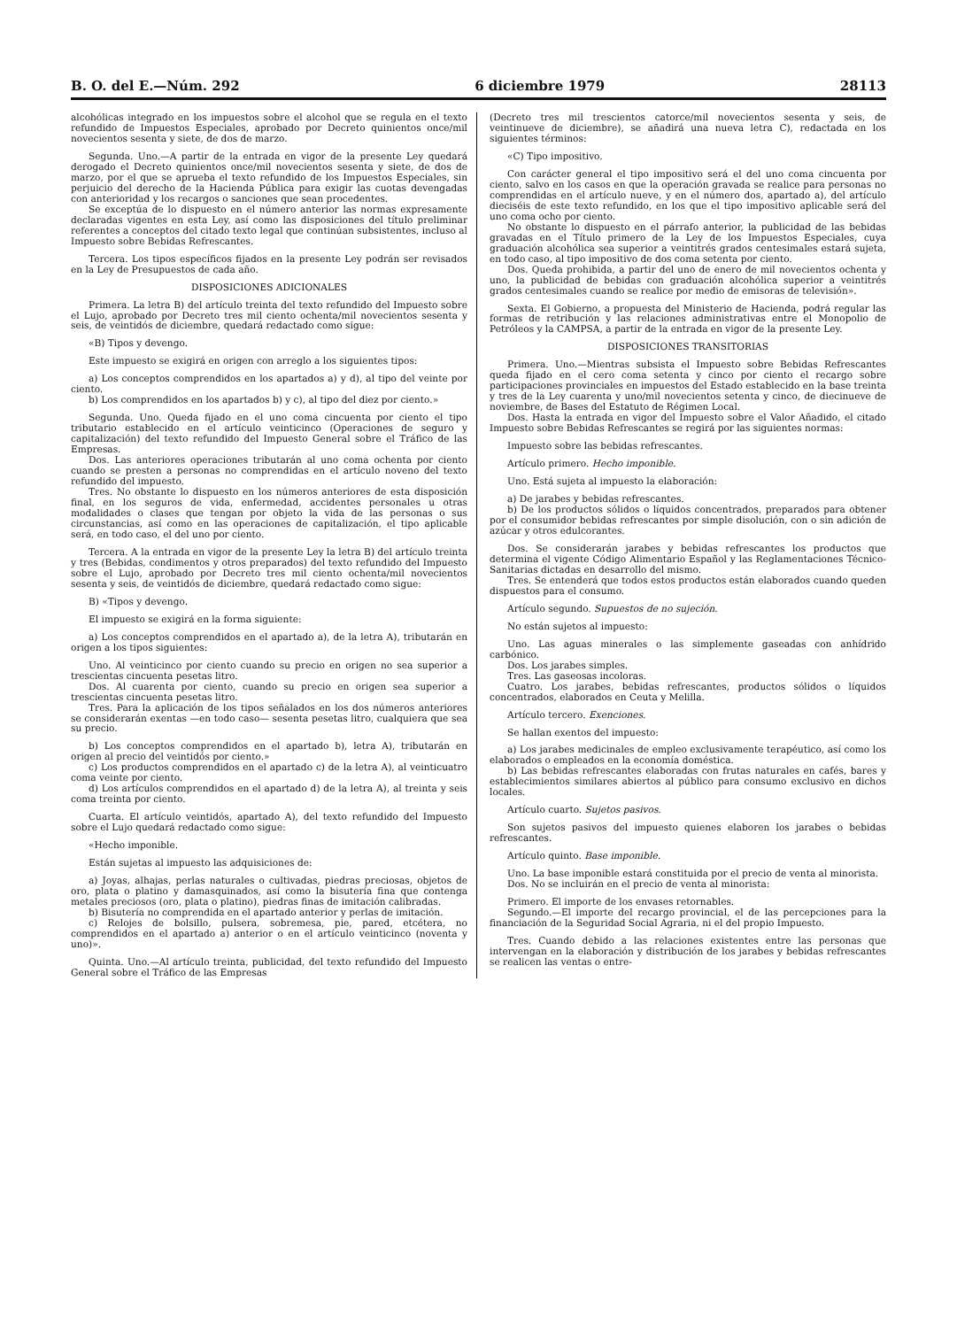B. O. del E.—Núm. 292 6 diciembre 1979 28113
alcohólicas integrado en los impuestos sobre el alcohol que se regula en el texto refundido de Impuestos Especiales, aprobado por Decreto quinientos once/mil novecientos sesenta y siete, de dos de marzo.
Segunda. Uno.—A partir de la entrada en vigor de la presente Ley quedará derogado el Decreto quinientos once/mil novecientos sesenta y siete, de dos de marzo, por el que se aprueba el texto refundido de los Impuestos Especiales, sin perjuicio del derecho de la Hacienda Pública para exigir las cuotas devengadas con anterioridad y los recargos o sanciones que sean procedentes.
Se exceptúa de lo dispuesto en el número anterior las normas expresamente declaradas vigentes en esta Ley, así como las disposiciones del título preliminar referentes a conceptos del citado texto legal que continúan subsistentes, incluso al Impuesto sobre Bebidas Refrescantes.
Tercera. Los tipos específicos fijados en la presente Ley podrán ser revisados en la Ley de Presupuestos de cada año.
DISPOSICIONES ADICIONALES
Primera. La letra B) del artículo treinta del texto refundido del Impuesto sobre el Lujo, aprobado por Decreto tres mil ciento ochenta/mil novecientos sesenta y seis, de veintidós de diciembre, quedará redactado como sigue:
«B) Tipos y devengo.
Este impuesto se exigirá en origen con arreglo a los siguientes tipos:
a) Los conceptos comprendidos en los apartados a) y d), al tipo del veinte por ciento.
b) Los comprendidos en los apartados b) y c), al tipo del diez por ciento.»
Segunda. Uno. Queda fijado en el uno coma cincuenta por ciento el tipo tributario establecido en el artículo veinticinco (Operaciones de seguro y capitalización) del texto refundido del Impuesto General sobre el Tráfico de las Empresas.
Dos. Las anteriores operaciones tributarán al uno coma ochenta por ciento cuando se presten a personas no comprendidas en el artículo noveno del texto refundido del impuesto.
Tres. No obstante lo dispuesto en los números anteriores de esta disposición final, en los seguros de vida, enfermedad, accidentes personales u otras modalidades o clases que tengan por objeto la vida de las personas o sus circunstancias, así como en las operaciones de capitalización, el tipo aplicable será, en todo caso, el del uno por ciento.
Tercera. A la entrada en vigor de la presente Ley la letra B) del artículo treinta y tres (Bebidas, condimentos y otros preparados) del texto refundido del Impuesto sobre el Lujo, aprobado por Decreto tres mil ciento ochenta/mil novecientos sesenta y seis, de veintidós de diciembre, quedará redactado como sigue:
B) «Tipos y devengo.
El impuesto se exigirá en la forma siguiente:
a) Los conceptos comprendidos en el apartado a), de la letra A), tributarán en origen a los tipos siguientes:
Uno. Al veinticinco por ciento cuando su precio en origen no sea superior a trescientas cincuenta pesetas litro.
Dos. Al cuarenta por ciento, cuando su precio en origen sea superior a trescientas cincuenta pesetas litro.
Tres. Para la aplicación de los tipos señalados en los dos números anteriores se considerarán exentas —en todo caso— sesenta pesetas litro, cualquiera que sea su precio.
b) Los conceptos comprendidos en el apartado b), letra A), tributarán en origen al precio del veintidós por ciento.»
c) Los productos comprendidos en el apartado c) de la letra A), al veinticuatro coma veinte por ciento.
d) Los artículos comprendidos en el apartado d) de la letra A), al treinta y seis coma treinta por ciento.
Cuarta. El artículo veintidós, apartado A), del texto refundido del Impuesto sobre el Lujo quedará redactado como sigue:
«Hecho imponible.
Están sujetas al impuesto las adquisiciones de:
a) Joyas, alhajas, perlas naturales o cultivadas, piedras preciosas, objetos de oro, plata o platino y damasquinados, así como la bisutería fina que contenga metales preciosos (oro, plata o platino), piedras finas de imitación calibradas.
b) Bisutería no comprendida en el apartado anterior y perlas de imitación.
c) Relojes de bolsillo, pulsera, sobremesa, pie, pared, etcétera, no comprendidos en el apartado a) anterior o en el artículo veinticinco (noventa y uno)».
Quinta. Uno.—Al artículo treinta, publicidad, del texto refundido del Impuesto General sobre el Tráfico de las Empresas
(Decreto tres mil trescientos catorce/mil novecientos sesenta y seis, de veintinueve de diciembre), se añadirá una nueva letra C), redactada en los siguientes términos:
«C) Tipo impositivo.
Con carácter general el tipo impositivo será el del uno coma cincuenta por ciento, salvo en los casos en que la operación gravada se realice para personas no comprendidas en el artículo nueve, y en el número dos, apartado a), del artículo dieciséis de este texto refundido, en los que el tipo impositivo aplicable será del uno coma ocho por ciento.
No obstante lo dispuesto en el párrafo anterior, la publicidad de las bebidas gravadas en el Título primero de la Ley de los Impuestos Especiales, cuya graduación alcohólica sea superior a veintitrés grados centesimales estará sujeta, en todo caso, al tipo impositivo de dos coma setenta por ciento.
Dos. Queda prohibida, a partir del uno de enero de mil novecientos ochenta y uno, la publicidad de bebidas con graduación alcohólica superior a veintitrés grados centesimales cuando se realice por medio de emisoras de televisión».
Sexta. El Gobierno, a propuesta del Ministerio de Hacienda, podrá regular las formas de retribución y las relaciones administrativas entre el Monopolio de Petróleos y la CAMPSA, a partir de la entrada en vigor de la presente Ley.
DISPOSICIONES TRANSITORIAS
Primera. Uno.—Mientras subsista el Impuesto sobre Bebidas Refrescantes queda fijado en el cero coma setenta y cinco por ciento el recargo sobre participaciones provinciales en impuestos del Estado establecido en la base treinta y tres de la Ley cuarenta y uno/mil novecientos setenta y cinco, de diecinueve de noviembre, de Bases del Estatuto de Régimen Local.
Dos. Hasta la entrada en vigor del Impuesto sobre el Valor Añadido, el citado Impuesto sobre Bebidas Refrescantes se regirá por las siguientes normas:
Impuesto sobre las bebidas refrescantes.
Artículo primero. Hecho imponible.
Uno. Está sujeta al impuesto la elaboración:
a) De jarabes y bebidas refrescantes.
b) De los productos sólidos o líquidos concentrados, preparados para obtener por el consumidor bebidas refrescantes por simple disolución, con o sin adición de azúcar y otros edulcorantes.
Dos. Se considerarán jarabes y bebidas refrescantes los productos que determina el vigente Código Alimentario Español y las Reglamentaciones Técnico-Sanitarias dictadas en desarrollo del mismo.
Tres. Se entenderá que todos estos productos están elaborados cuando queden dispuestos para el consumo.
Artículo segundo. Supuestos de no sujeción.
No están sujetos al impuesto:
Uno. Las aguas minerales o las simplemente gaseadas con anhídrido carbónico.
Dos. Los jarabes simples.
Tres. Las gaseosas incoloras.
Cuatro. Los jarabes, bebidas refrescantes, productos sólidos o líquidos concentrados, elaborados en Ceuta y Melilla.
Artículo tercero. Exenciones.
Se hallan exentos del impuesto:
a) Los jarabes medicinales de empleo exclusivamente terapéutico, así como los elaborados o empleados en la economía doméstica.
b) Las bebidas refrescantes elaboradas con frutas naturales en cafés, bares y establecimientos similares abiertos al público para consumo exclusivo en dichos locales.
Artículo cuarto. Sujetos pasivos.
Son sujetos pasivos del impuesto quienes elaboren los jarabes o bebidas refrescantes.
Artículo quinto. Base imponible.
Uno. La base imponible estará constituida por el precio de venta al minorista.
Dos. No se incluirán en el precio de venta al minorista:
Primero. El importe de los envases retornables.
Segundo.—El importe del recargo provincial, el de las percepciones para la financiación de la Seguridad Social Agraria, ni el del propio Impuesto.
Tres. Cuando debido a las relaciones existentes entre las personas que intervengan en la elaboración y distribución de los jarabes y bebidas refrescantes se realicen las ventas o entre-